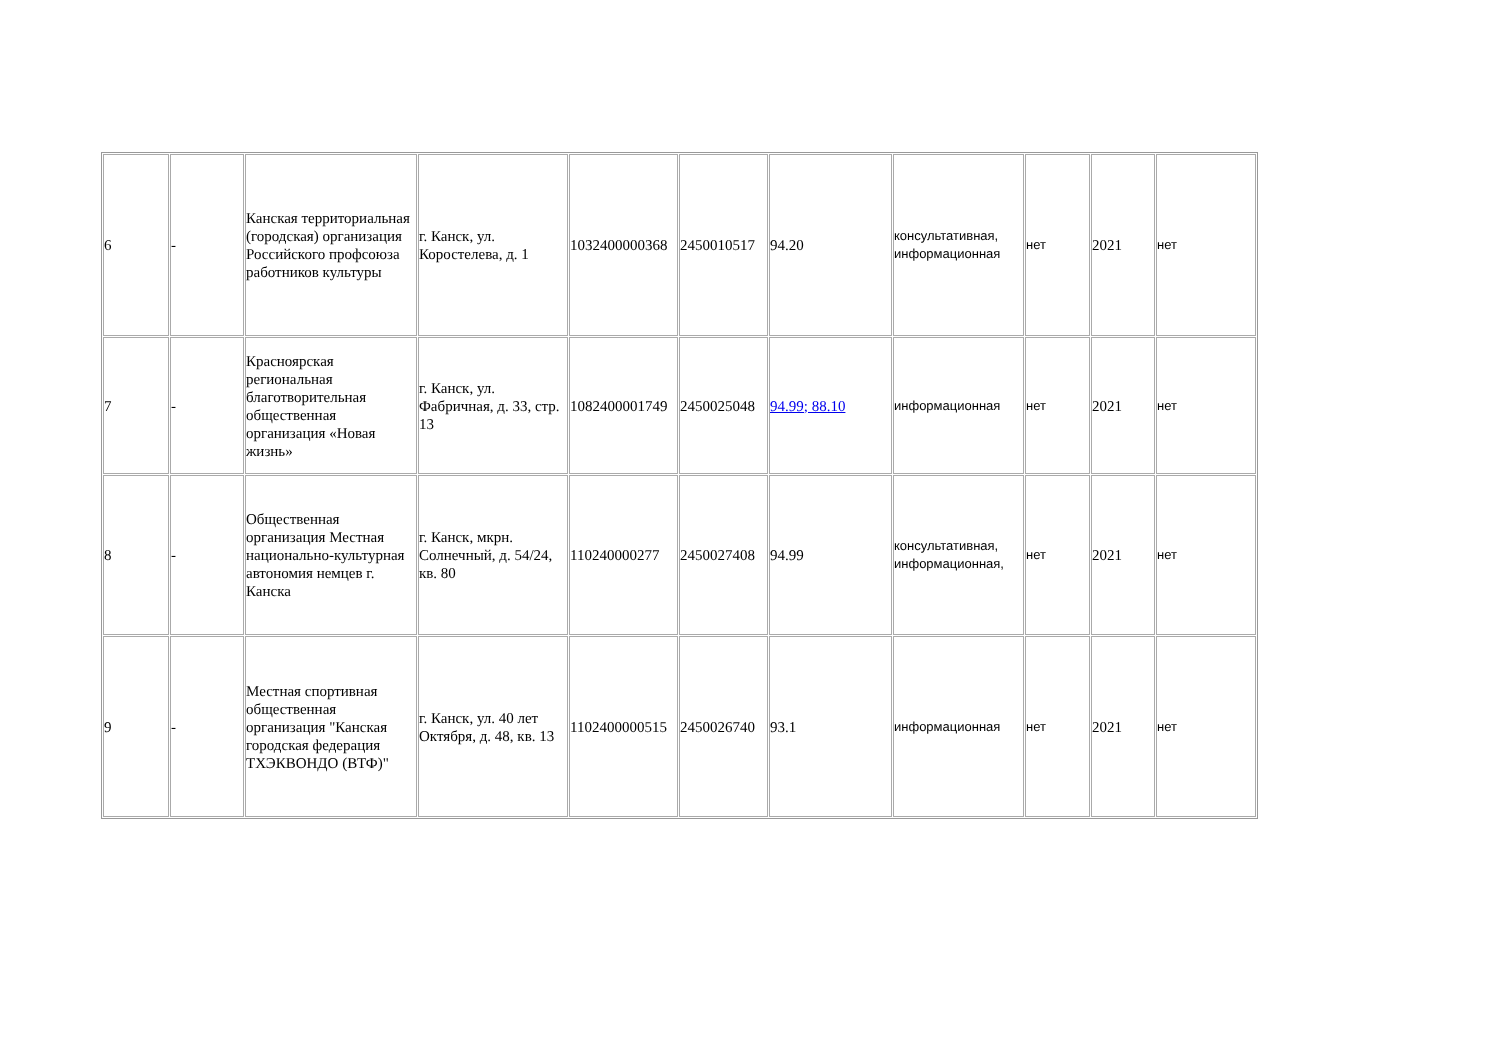| 6 | - | Канская территориальная (городская) организация Российского профсоюза работников культуры | г. Канск, ул. Коростелева, д. 1 | 1032400000368 | 2450010517 | 94.20 | консультативная, информационная | нет | 2021 | нет |
| 7 | - | Красноярская региональная благотворительная общественная организация «Новая жизнь» | г. Канск, ул. Фабричная, д. 33, стр. 13 | 1082400001749 | 2450025048 | 94.99; 88.10 | информационная | нет | 2021 | нет |
| 8 | - | Общественная организация Местная национально-культурная автономия немцев г. Канска | г. Канск, мкрн. Солнечный, д. 54/24, кв. 80 | 110240000277 | 2450027408 | 94.99 | консультативная, информационная, | нет | 2021 | нет |
| 9 | - | Местная спортивная общественная организация "Канская городская федерация ТХЭКВОНДО (ВТФ)" | г. Канск, ул. 40 лет Октября, д. 48, кв. 13 | 1102400000515 | 2450026740 | 93.1 | информационная | нет | 2021 | нет |